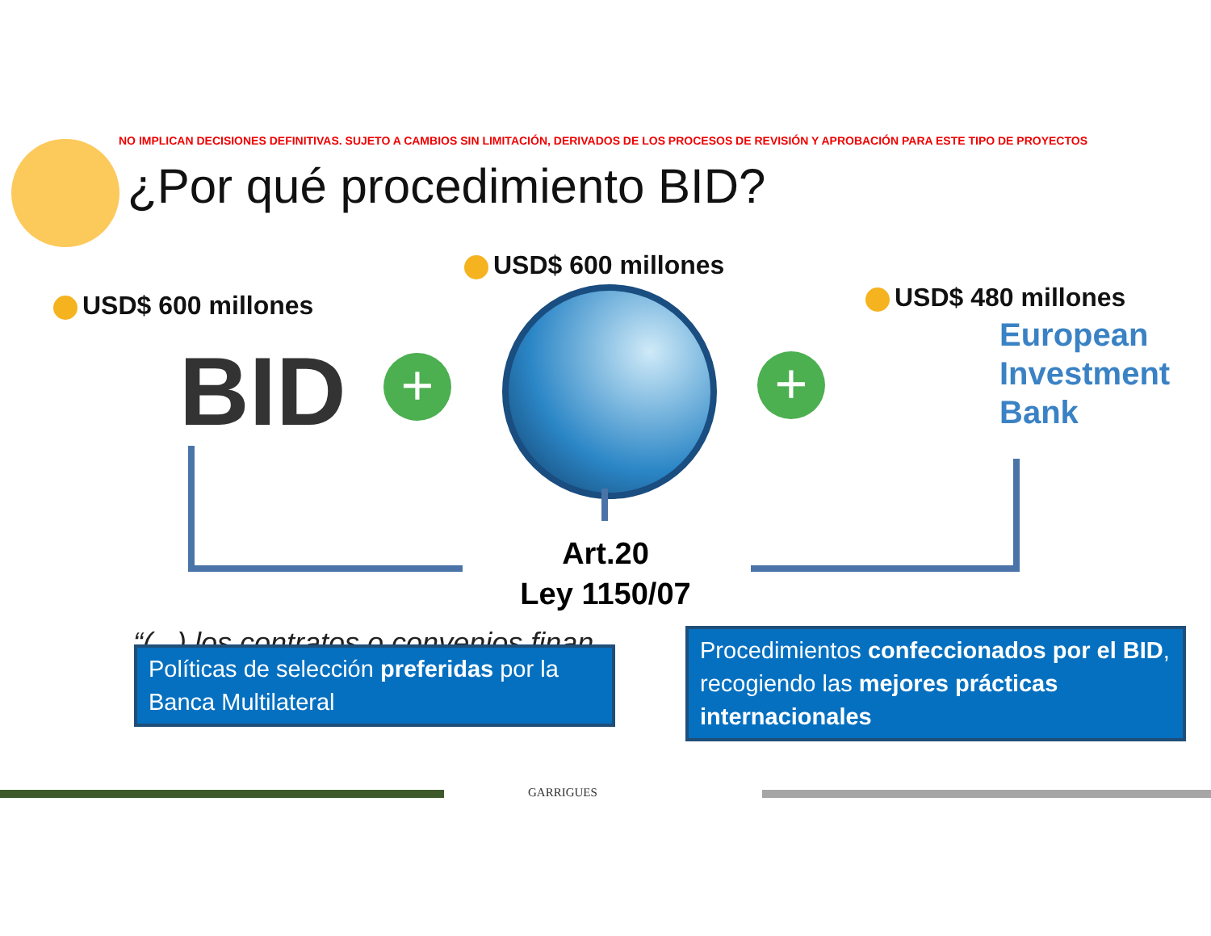NO IMPLICAN DECISIONES DEFINITIVAS. SUJETO A CAMBIOS SIN LIMITACIÓN, DERIVADOS DE LOS PROCESOS DE REVISIÓN Y APROBACIÓN PARA ESTE TIPO DE PROYECTOS
¿Por qué procedimiento BID?
USD$ 600 millones
USD$ 600 millones USD$ 480 millones
BID + +
European
Investment
Bank
Art.20
Ley 1150/07
“(...) los contratos o convenios finan
Políticas de selección preferidas por la Banca Multilateral
Procedimientos confeccionados por el BID, recogiendo las mejores prácticas internacionales
GARRIGUES